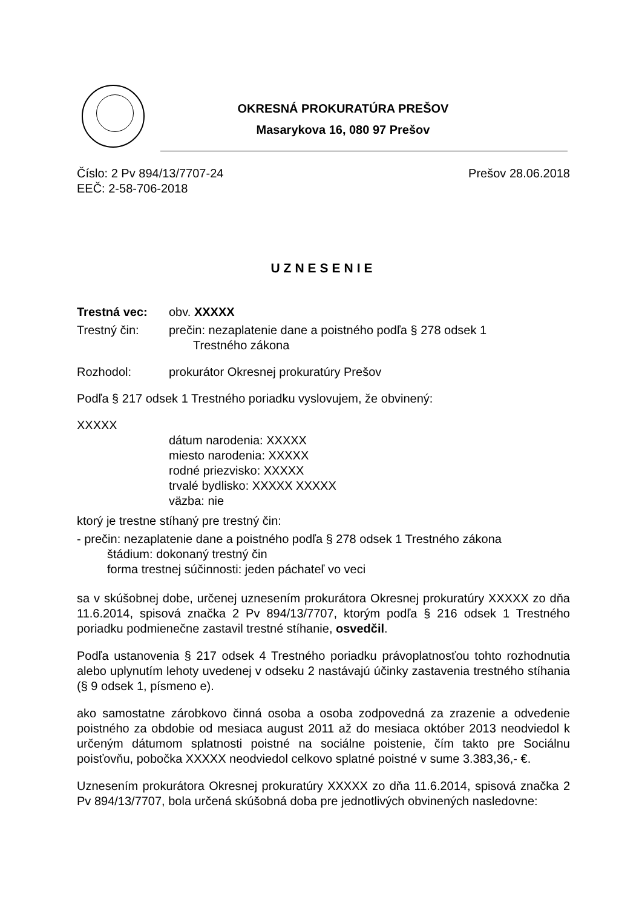OKRESNÁ PROKURATÚRA PREŠOV
Masarykova 16, 080 97 Prešov
Číslo: 2 Pv 894/13/7707-24 Prešov 28.06.2018
EEČ: 2-58-706-2018
UZNESENIE
Trestná vec: obv. XXXXX
Trestný čin: prečin: nezaplatenie dane a poistného podľa § 278 odsek 1
Trestného zákona
Rozhodol: prokurátor Okresnej prokuratúry Prešov
Podľa § 217 odsek 1 Trestného poriadku vyslovujem, že obvinený:
XXXXX
dátum narodenia: XXXXX
miesto narodenia: XXXXX
rodné priezvisko: XXXXX
trvalé bydlisko: XXXXX XXXXX
väzba: nie
ktorý je trestne stíhaný pre trestný čin:
- prečin: nezaplatenie dane a poistného podľa § 278 odsek 1 Trestného zákona
štádium: dokonaný trestný čin
forma trestnej súčinnosti: jeden páchateľ vo veci
sa v skúšobnej dobe, určenej uznesením prokurátora Okresnej prokuratúry XXXXX zo dňa 11.6.2014, spisová značka 2 Pv 894/13/7707, ktorým podľa § 216 odsek 1 Trestného poriadku podmienečne zastavil trestné stíhanie, osvedčil.
Podľa ustanovenia § 217 odsek 4 Trestného poriadku právoplatnosťou tohto rozhodnutia alebo uplynutím lehoty uvedenej v odseku 2 nastávajú účinky zastavenia trestného stíhania (§ 9 odsek 1, písmeno e).
ako samostatne zárobkovo činná osoba a osoba zodpovedná za zrazenie a odvedenie poistného za obdobie od mesiaca august 2011 až do mesiaca október 2013 neodviedol k určeným dátumom splatnosti poistné na sociálne poistenie, čím takto pre Sociálnu poisťovňu, pobočka XXXXX neodviedol celkovo splatné poistné v sume 3.383,36,- €.
Uznesením prokurátora Okresnej prokuratúry XXXXX zo dňa 11.6.2014, spisová značka 2 Pv 894/13/7707, bola určená skúšobná doba pre jednotlivých obvinených nasledovne: